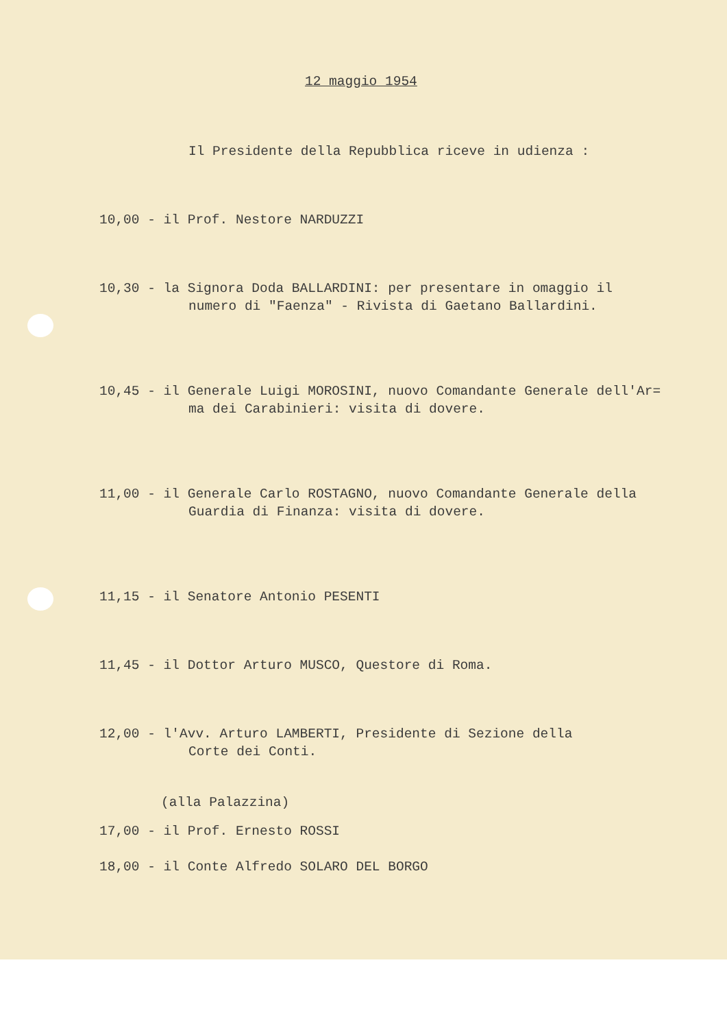12 maggio 1954
Il Presidente della Repubblica riceve in udienza :
10,00 - il Prof. Nestore NARDUZZI
10,30 - la Signora Doda BALLARDINI: per presentare in omaggio il
numero di "Faenza" - Rivista di Gaetano Ballardini.
10,45 - il Generale Luigi MOROSINI, nuovo Comandante Generale dell'Ar=
ma dei Carabinieri: visita di dovere.
11,00 - il Generale Carlo ROSTAGNO, nuovo Comandante Generale della
Guardia di Finanza: visita di dovere.
11,15 - il Senatore Antonio PESENTI
11,45 - il Dottor Arturo MUSCO, Questore di Roma.
12,00 - l'Avv. Arturo LAMBERTI, Presidente di Sezione della
Corte dei Conti.
(alla Palazzina)
17,00 - il Prof. Ernesto ROSSI
18,00 - il Conte Alfredo SOLARO DEL BORGO